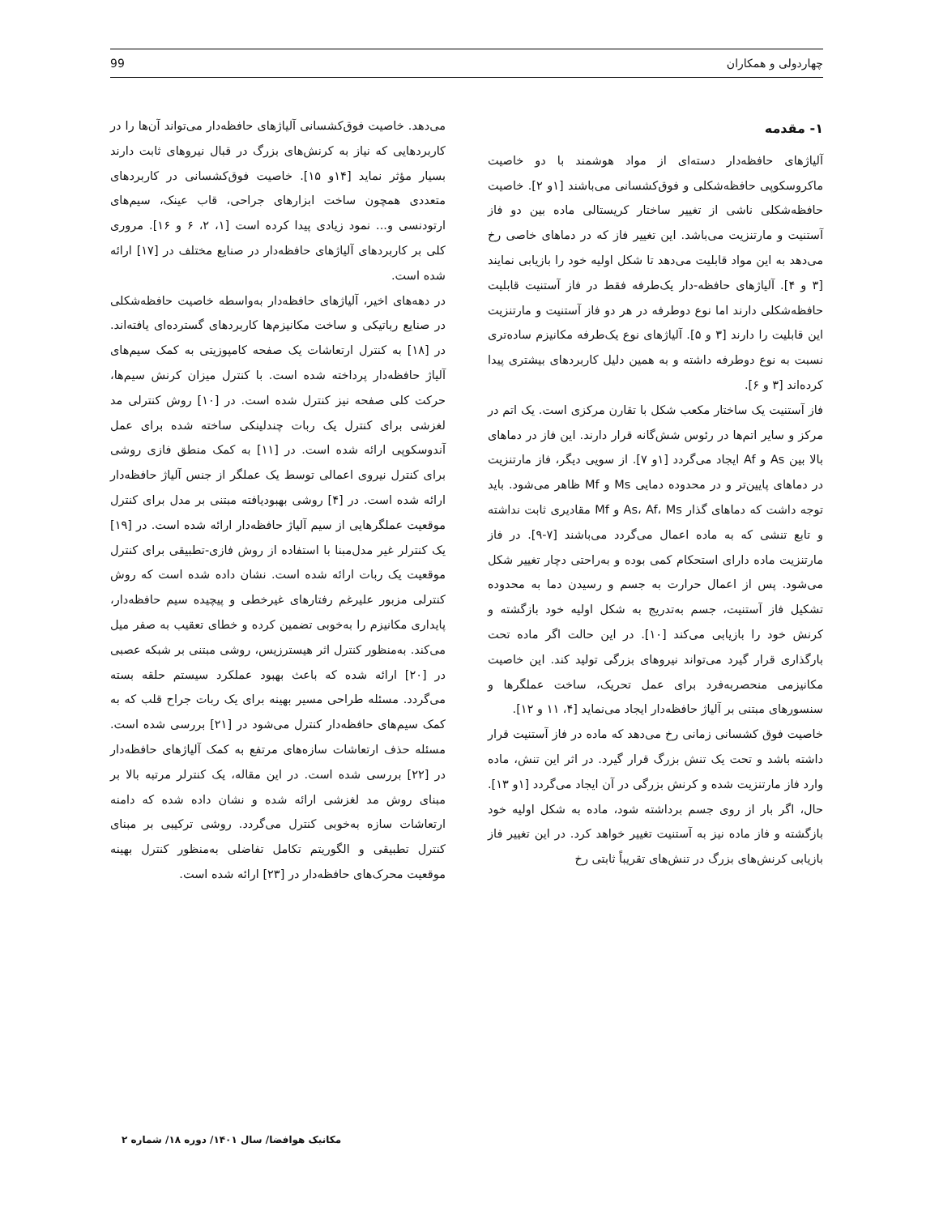چهاردولی و همکاران 99
۱- مقدمه
آلیاژهای حافظه‌دار دسته‌ای از مواد هوشمند با دو خاصیت ماکروسکوپی حافظه‌شکلی و فوق‌کشسانی می‌باشند [۱و ۲]. خاصیت حافظه‌شکلی ناشی از تغییر ساختار کریستالی ماده بین دو فاز آستنیت و مارتنزیت می‌باشد. این تغییر فاز که در دماهای خاصی رخ می‌دهد به این مواد قابلیت می‌دهد تا شکل اولیه خود را بازیابی نمایند [۳ و ۴]. آلیاژهای حافظه-دار یک‌طرفه فقط در فاز آستنیت قابلیت حافظه‌شکلی دارند اما نوع دوطرفه در هر دو فاز آستنیت و مارتنزیت این قابلیت را دارند [۳ و ۵]. آلیاژهای نوع یک‌طرفه مکانیزم ساده‌تری نسبت به نوع دوطرفه داشته و به همین دلیل کاربردهای بیشتری پیدا کرده‌اند [۳ و ۶].
فاز آستنیت یک ساختار مکعب شکل با تقارن مرکزی است. یک اتم در مرکز و سایر اتم‌ها در رئوس شش‌گانه قرار دارند. این فاز در دماهای بالا بین As و Af ایجاد می‌گردد [۱و ۷]. از سویی دیگر، فاز مارتنزیت در دماهای پایین‌تر و در محدوده دمایی Ms و Mf ظاهر می‌شود. باید توجه داشت که دماهای گذار As، Af، Ms و Mf مقادیری ثابت نداشته و تابع تنشی که به ماده اعمال می‌گردد می‌باشند [۷-۹]. در فاز مارتنزیت ماده دارای استحکام کمی بوده و به‌راحتی دچار تغییر شکل می‌شود. پس از اعمال حرارت به جسم و رسیدن دما به محدوده تشکیل فاز آستنیت، جسم به‌تدریج به شکل اولیه خود بازگشته و کرنش خود را بازیابی می‌کند [۱۰]. در این حالت اگر ماده تحت بارگذاری قرار گیرد می‌تواند نیروهای بزرگی تولید کند. این خاصیت مکانیزمی منحصربه‌فرد برای عمل تحریک، ساخت عملگرها و سنسورهای مبتنی بر آلیاژ حافظه‌دار ایجاد می‌نماید [۴، ۱۱ و ۱۲].
خاصیت فوق کشسانی زمانی رخ می‌دهد که ماده در فاز آستنیت قرار داشته باشد و تحت یک تنش بزرگ قرار گیرد. در اثر این تنش، ماده وارد فاز مارتنزیت شده و کرنش بزرگی در آن ایجاد می‌گردد [۱و ۱۳]. حال، اگر بار از روی جسم برداشته شود، ماده به شکل اولیه خود بازگشته و فاز ماده نیز به آستنیت تغییر خواهد کرد. در این تغییر فاز بازیابی کرنش‌های بزرگ در تنش‌های تقریباً ثابتی رخ
می‌دهد. خاصیت فوق‌کشسانی آلیاژهای حافظه‌دار می‌تواند آن‌ها را در کاربردهایی که نیاز به کرنش‌های بزرگ در قبال نیروهای ثابت دارند بسیار مؤثر نماید [۱۴و ۱۵]. خاصیت فوق‌کشسانی در کاربردهای متعددی همچون ساخت ابزارهای جراحی، قاب عینک، سیم‌های ارتودنسی و... نمود زیادی پیدا کرده است [۱، ۲، ۶ و ۱۶]. مروری کلی بر کاربردهای آلیاژهای حافظه‌دار در صنایع مختلف در [۱۷] ارائه شده است.
در دهه‌های اخیر، آلیاژهای حافظه‌دار به‌واسطه خاصیت حافظه‌شکلی در صنایع رباتیکی و ساخت مکانیزم‌ها کاربردهای گسترده‌ای یافته‌اند. در [۱۸] به کنترل ارتعاشات یک صفحه کامپوزیتی به کمک سیم‌های آلیاژ حافظه‌دار پرداخته شده است. با کنترل میزان کرنش سیم‌ها، حرکت کلی صفحه نیز کنترل شده است. در [۱۰] روش کنترلی مد لغزشی برای کنترل یک ربات چندلینکی ساخته شده برای عمل آندوسکوپی ارائه شده است. در [۱۱] به کمک منطق فازی روشی برای کنترل نیروی اعمالی توسط یک عملگر از جنس آلیاژ حافظه‌دار ارائه شده است. در [۴] روشی بهبودیافته مبتنی بر مدل برای کنترل موقعیت عملگرهایی از سیم آلیاژ حافظه‌دار ارائه شده است. در [۱۹] یک کنترلر غیر مدل‌مبنا با استفاده از روش فازی-تطبیقی برای کنترل موقعیت یک ربات ارائه شده است. نشان داده شده است که روش کنترلی مزبور علیرغم رفتارهای غیرخطی و پیچیده سیم حافظه‌دار، پایداری مکانیزم را به‌خوبی تضمین کرده و خطای تعقیب به صفر میل می‌کند. به‌منظور کنترل اثر هیسترزیس، روشی مبتنی بر شبکه عصبی در [۲۰] ارائه شده که باعث بهبود عملکرد سیستم حلقه بسته می‌گردد. مسئله طراحی مسیر بهینه برای یک ربات جراح قلب که به کمک سیم‌های حافظه‌دار کنترل می‌شود در [۲۱] بررسی شده است. مسئله حذف ارتعاشات سازه‌های مرتفع به کمک آلیاژهای حافظه‌دار در [۲۲] بررسی شده است. در این مقاله، یک کنترلر مرتبه بالا بر مبنای روش مد لغزشی ارائه شده و نشان داده شده که دامنه ارتعاشات سازه به‌خوبی کنترل می‌گردد. روشی ترکیبی بر مبنای کنترل تطبیقی و الگوریتم تکامل تفاضلی به‌منظور کنترل بهینه موقعیت محرک‌های حافظه‌دار در [۲۳] ارائه شده است.
مکانیک هوافضا/ سال ۱۴۰۱/ دوره ۱۸/ شماره ۲